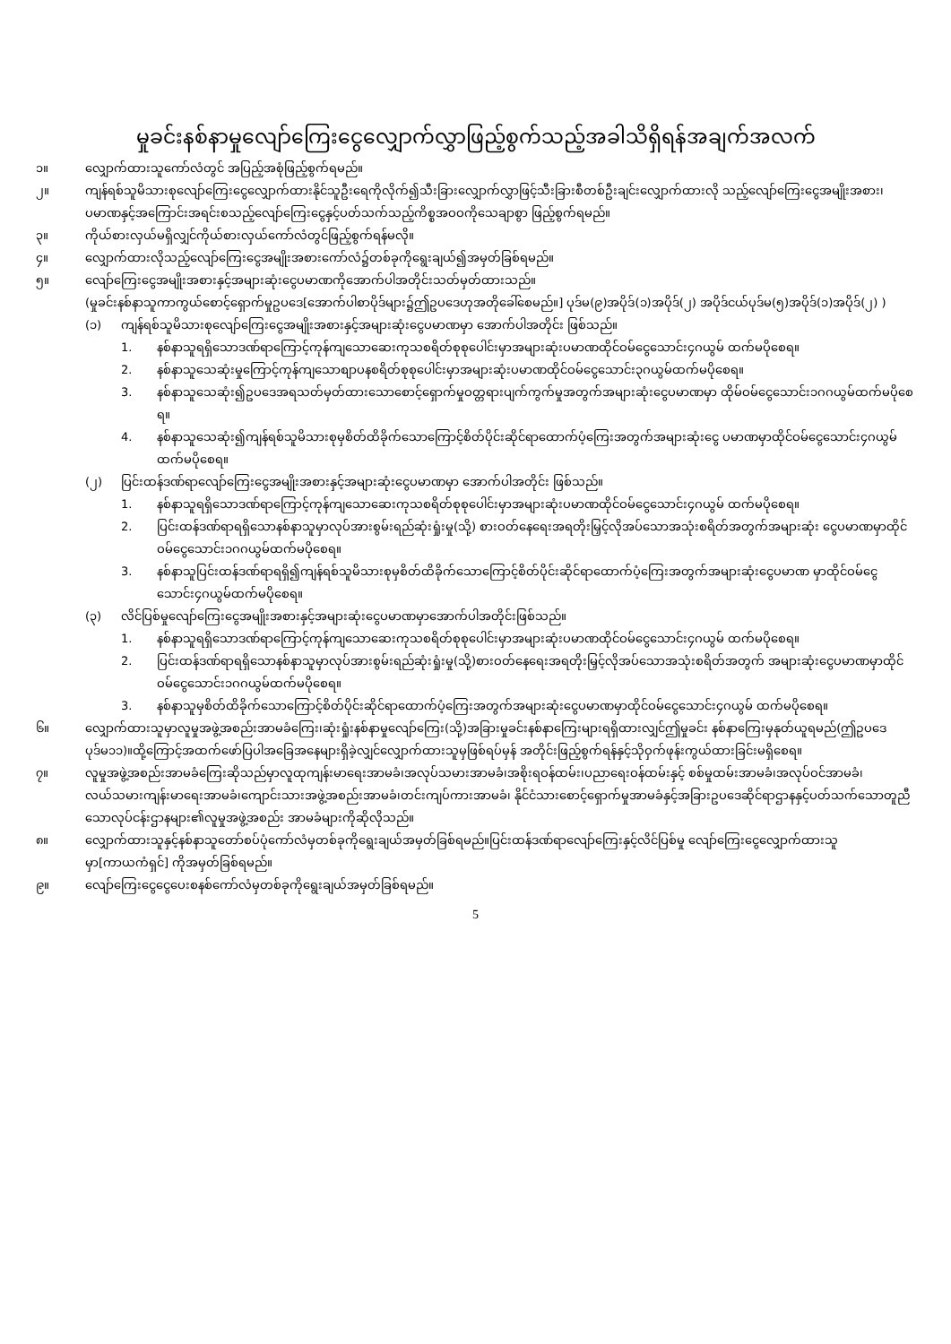မှုခင်းနစ်နာမှုလျော်ကြေးငွေလျှောက်လွှာဖြည့်စွက်သည့်အခါသိရှိရန်အချက်အလက်
၁။ လျှောက်ထားသူကော်လံတွင် အပြည့်အစုံဖြည့်စွက်ရမည်။
၂။ ကျန်ရစ်သူမိသားစုလျော်ကြေးငွေလျှောက်ထားနိုင်သူဦးရေကိုလိုက်၍သီးခြားလျှောက်လွှာဖြင့်သီးခြားစီတစ်ဦးချင်းလျှောက်ထားလို သည့်လျော်ကြေးငွေအမျိုးအစား၊ပမာဏနှင့်အကြောင်းအရင်းစသည့်လျော်ကြေးငွေနှင့်ပတ်သက်သည့်ကိစ္စအဝဝကိုသေချာစွာ ဖြည့်စွက်ရမည်။
၃။ ကိုယ်စားလှယ်မရှိလျှင်ကိုယ်စားလှယ်ကော်လံတွင်ဖြည့်စွက်ရန်မလို။
၄။ လျှောက်ထားလိုသည့်လျော်ကြေးငွေအမျိုးအစားကော်လံ၌တစ်ခုကိုရွေးချယ်၍အမှတ်ခြစ်ရမည်။
၅။ လျော်ကြေးငွေအမျိုးအစားနှင့်အများဆုံးငွေပမာဏကိုအောက်ပါအတိုင်းသတ်မှတ်ထားသည်။
(မှုခင်းနစ်နာသူကာကွယ်စောင့်ရှောက်မှုဥပဒေ[အောက်ပါစာပိုဒ်များ၌ဤဥပဒေဟုအတိုခေါ်စေမည်။] ပုဒ်မ(၉)အပိုဒ်(၁)အပိုဒ်(၂) အပိုဒ်ငယ်ပုဒ်မ(၅)အပိုဒ်(၁)အပိုဒ်(၂) )
(၁) ကျန်ရစ်သူမိသားစုလျော်ကြေးငွေအမျိုးအစားနှင့်အများဆုံးငွေပမာဏမှာ အောက်ပါအတိုင်း ဖြစ်သည်။
1. နစ်နာသူရရှိသောဒဏ်ရာကြောင့်ကုန်ကျသောဆေးကုသစရိတ်စုစုပေါင်းမှာအများဆုံးပမာဏထိုင်ဝမ်ငွေသောင်း၄ဂယွမ် ထက်မပိုစေရ။
2. နစ်နာသူသေဆုံးမှုကြောင့်ကုန်ကျသောစျာပနစရိတ်စုစုပေါင်းမှာအများဆုံးပမာဏထိုင်ဝမ်ငွေသောင်း၃ဂယွမ်ထက်မပိုစေရ။
3. နစ်နာသူသေဆုံး၍ဥပဒေအရသတ်မှတ်ထားသောစောင့်ရှောက်မှုဝတ္တရားပျက်ကွက်မှုအတွက်အများဆုံးငွေပမာဏမှာ ထိုမ်ဝမ်ငွေသောင်း၁ဂဂယွမ်ထက်မပိုစေရ။
4. နစ်နာသူသေဆုံး၍ကျန်ရစ်သူမိသားစုမှစိတ်ထိခိုက်သောကြောင့်စိတ်ပိုင်းဆိုင်ရာထောက်ပံ့ကြေးအတွက်အများဆုံးငွေ ပမာဏမှာထိုင်ဝမ်ငွေသောင်း၄ဂယွမ်ထက်မပိုစေရ။
(၂) ပြင်းထန်ဒဏ်ရာလျော်ကြေးငွေအမျိုးအစားနှင့်အများဆုံးငွေပမာဏမှာ အောက်ပါအတိုင်း ဖြစ်သည်။
1. နစ်နာသူရရှိသောဒဏ်ရာကြောင့်ကုန်ကျသောဆေးကုသစရိတ်စုစုပေါင်းမှာအများဆုံးပမာဏထိုင်ဝမ်ငွေသောင်း၄ဂယွမ် ထက်မပိုစေရ။
2. ပြင်းထန်ဒဏ်ရာရရှိသောနစ်နာသူမှာလုပ်အားစွမ်းရည်ဆုံးရှုံးမှု(သို့) စားဝတ်နေရေးအရတိုးမြှင့်လိုအပ်သောအသုံးစရိတ်အတွက်အများဆုံး ငွေပမာဏမှာထိုင်ဝမ်ငွေသောင်း၁ဂဂယွမ်ထက်မပိုစေရ။
3. နစ်နာသူပြင်းထန်ဒဏ်ရာရရှိ၍ကျန်ရစ်သူမိသားစုမှစိတ်ထိခိုက်သောကြောင့်စိတ်ပိုင်းဆိုင်ရာထောက်ပံ့ကြေးအတွက်အများဆုံးငွေပမာဏ မှာထိုင်ဝမ်ငွေသောင်း၄ဂယွမ်ထက်မပိုစေရ။
(၃) လိင်ပြစ်မှုလျော်ကြေးငွေအမျိုးအစားနှင့်အများဆုံးငွေပမာဏမှာအောက်ပါအတိုင်းဖြစ်သည်။
1. နစ်နာသူရရှိသောဒဏ်ရာကြောင့်ကုန်ကျသောဆေးကုသစရိတ်စုစုပေါင်းမှာအများဆုံးပမာဏထိုင်ဝမ်ငွေသောင်း၄ဂယွမ် ထက်မပိုစေရ။
2. ပြင်းထန်ဒဏ်ရာရရှိသောနစ်နာသူမှာလုပ်အားစွမ်းရည်ဆုံးရှုံးမှု(သို့)စားဝတ်နေရေးအရတိုးမြှင့်လိုအပ်သောအသုံးစရိတ်အတွက် အများဆုံးငွေပမာဏမှာထိုင်ဝမ်ငွေသောင်း၁ဂဂယွမ်ထက်မပိုစေရ။
3. နစ်နာသူမှစိတ်ထိခိုက်သောကြောင့်စိတ်ပိုင်းဆိုင်ရာထောက်ပံ့ကြေးအတွက်အများဆုံးငွေပမာဏမှာထိုင်ဝမ်ငွေသောင်း၄ဂယွမ် ထက်မပိုစေရ။
၆။ လျှောက်ထားသူမှာလူမှုအဖွဲ့အစည်းအာမခံကြေး၊ဆုံးရှုံးနစ်နာမှုလျော်ကြေး(သို့)အခြားမှုခင်းနစ်နာကြေးများရရှိထားလျှင်ဤမှုခင်း နစ်နာကြေးမှနုတ်ယူရမည်(ဤဥပဒေပုဒ်မ၁၁)။ထို့ကြောင့်အထက်ဖော်ပြပါအခြေအနေများရှိခဲ့လျှင်လျှောက်ထားသူမှဖြစ်ရပ်မှန် အတိုင်းဖြည့်စွက်ရန်နှင့်သိုဝှက်ဖုန်းကွယ်ထားခြင်းမရှိစေရ။
၇။ လူမှုအဖွဲ့အစည်းအာမခံကြေးဆိုသည်မှာလူထုကျန်းမာရေးအာမခံ၊အလုပ်သမားအာမခံ၊အစိုးရဝန်ထမ်း၊ပညာရေးဝန်ထမ်းနှင့် စစ်မှုထမ်းအာမခံ၊အလုပ်ဝင်အာမခံ၊လယ်သမားကျန်းမာရေးအာမခံ၊ကျောင်းသားအဖွဲ့အစည်းအာမခံ၊တင်းကျပ်ကားအာမခံ၊ နိုင်ငံသားစောင့်ရှောက်မှုအာမခံနှင့်အခြားဥပဒေဆိုင်ရာဌာနနှင့်ပတ်သက်သောတူညီသောလုပ်ငန်းဌာနများ၏လူမှုအဖွဲ့အစည်း အာမခံများကိုဆိုလိုသည်။
၈။ လျှောက်ထားသူနှင့်နစ်နာသူတော်စပ်ပုံကော်လံမှတစ်ခုကိုရွေးချယ်အမှတ်ခြစ်ရမည်။ပြင်းထန်ဒဏ်ရာလျော်ကြေးနှင့်လိင်ပြစ်မှု လျော်ကြေးငွေလျှောက်ထားသူမှာ[ကာယကံရှင်] ကိုအမှတ်ခြစ်ရမည်။
၉။ လျော်ကြေးငွေငွေပေးစနစ်ကော်လံမှတစ်ခုကိုရွေးချယ်အမှတ်ခြစ်ရမည်။
5